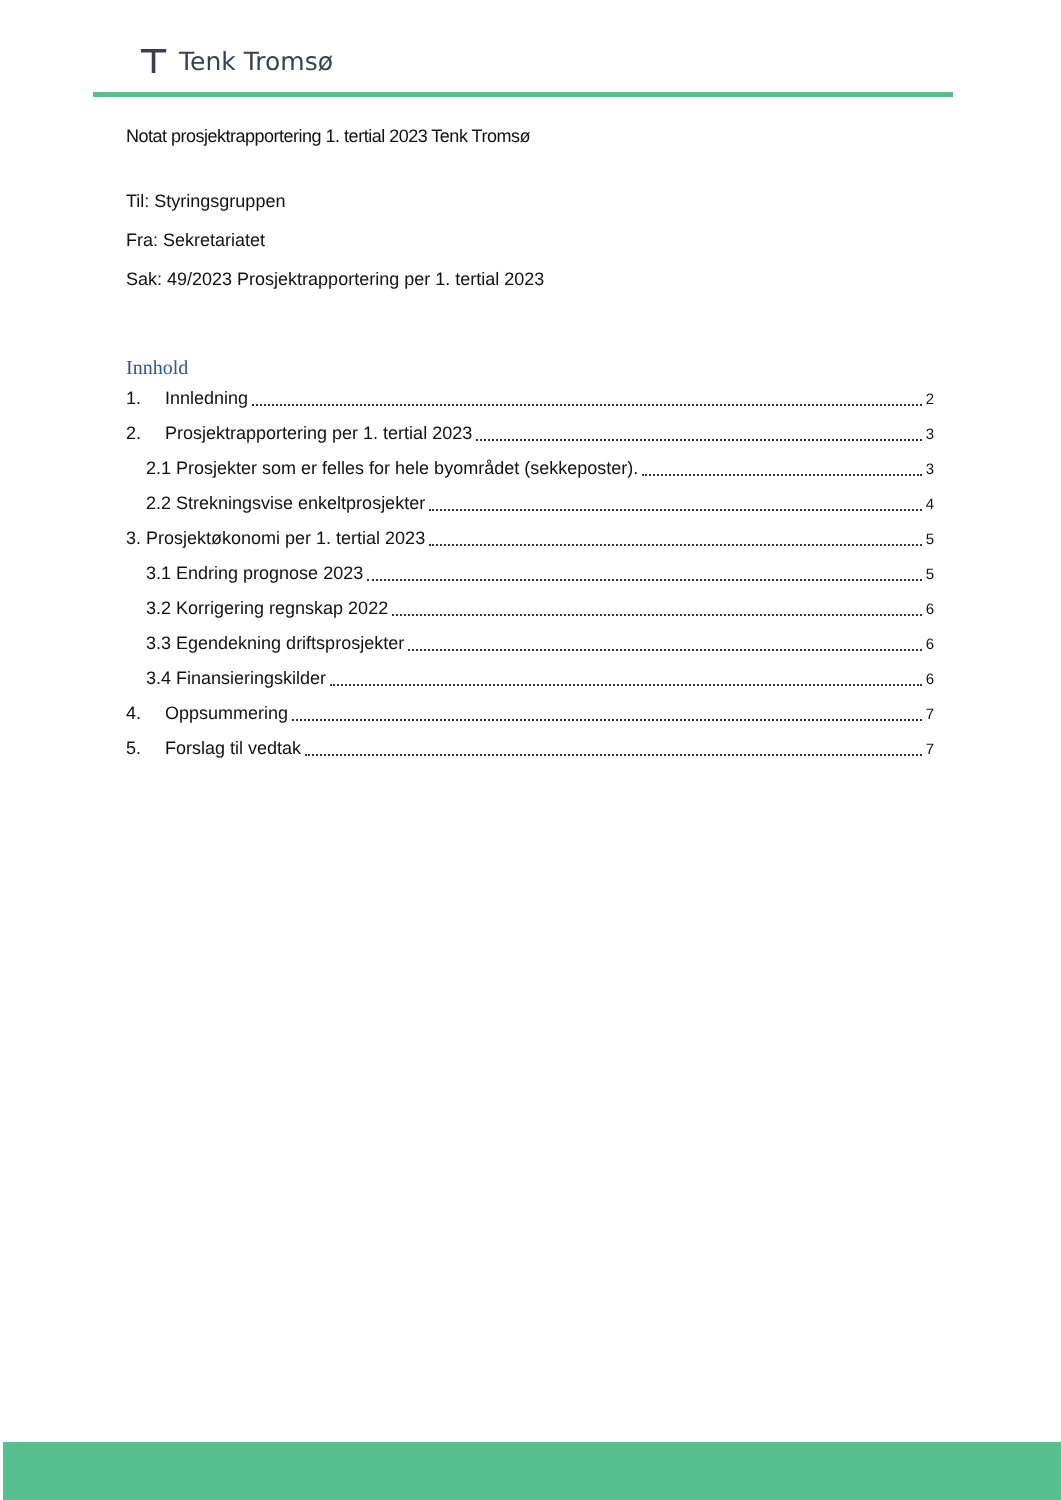⊤ Tenk Tromsø
Notat prosjektrapportering 1. tertial 2023 Tenk Tromsø
Til: Styringsgruppen
Fra: Sekretariatet
Sak: 49/2023 Prosjektrapportering per 1. tertial 2023
Innhold
1. Innledning 2
2. Prosjektrapportering per 1. tertial 2023 3
2.1 Prosjekter som er felles for hele byområdet (sekkeposter). 3
2.2 Strekningsvise enkeltprosjekter 4
3. Prosjektøkonomi per 1. tertial 2023 5
3.1 Endring prognose 2023 5
3.2 Korrigering regnskap 2022 6
3.3 Egendekning driftsprosjekter 6
3.4 Finansieringskilder 6
4. Oppsummering 7
5. Forslag til vedtak 7